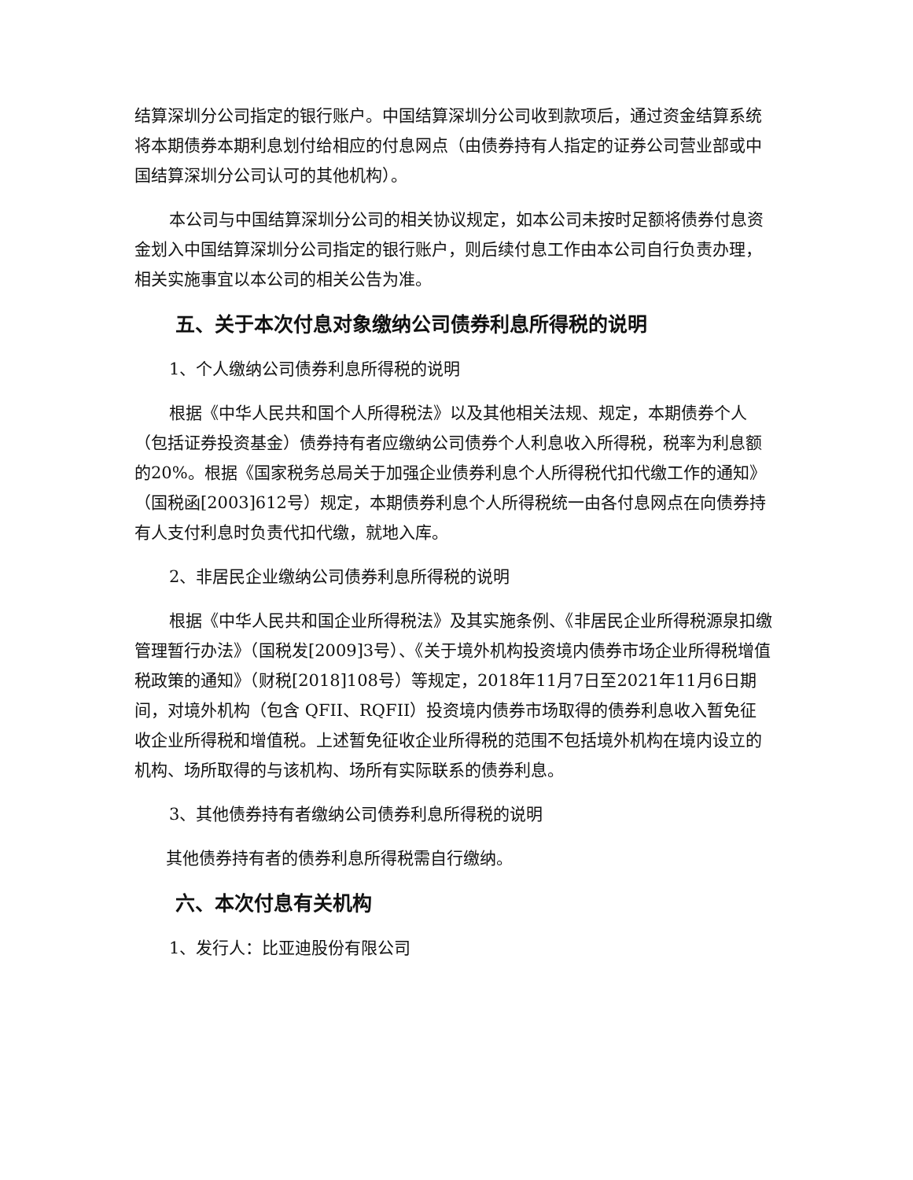结算深圳分公司指定的银行账户。中国结算深圳分公司收到款项后，通过资金结算系统将本期债券本期利息划付给相应的付息网点（由债券持有人指定的证券公司营业部或中国结算深圳分公司认可的其他机构）。
本公司与中国结算深圳分公司的相关协议规定，如本公司未按时足额将债券付息资金划入中国结算深圳分公司指定的银行账户，则后续付息工作由本公司自行负责办理，相关实施事宜以本公司的相关公告为准。
五、关于本次付息对象缴纳公司债券利息所得税的说明
1、个人缴纳公司债券利息所得税的说明
根据《中华人民共和国个人所得税法》以及其他相关法规、规定，本期债券个人（包括证券投资基金）债券持有者应缴纳公司债券个人利息收入所得税，税率为利息额的20%。根据《国家税务总局关于加强企业债券利息个人所得税代扣代缴工作的通知》（国税函[2003]612号）规定，本期债券利息个人所得税统一由各付息网点在向债券持有人支付利息时负责代扣代缴，就地入库。
2、非居民企业缴纳公司债券利息所得税的说明
根据《中华人民共和国企业所得税法》及其实施条例、《非居民企业所得税源泉扣缴管理暂行办法》（国税发[2009]3号）、《关于境外机构投资境内债券市场企业所得税增值税政策的通知》（财税[2018]108号）等规定，2018年11月7日至2021年11月6日期间，对境外机构（包含 QFII、RQFII）投资境内债券市场取得的债券利息收入暂免征收企业所得税和增值税。上述暂免征收企业所得税的范围不包括境外机构在境内设立的机构、场所取得的与该机构、场所有实际联系的债券利息。
3、其他债券持有者缴纳公司债券利息所得税的说明
其他债券持有者的债券利息所得税需自行缴纳。
六、本次付息有关机构
1、发行人：比亚迪股份有限公司